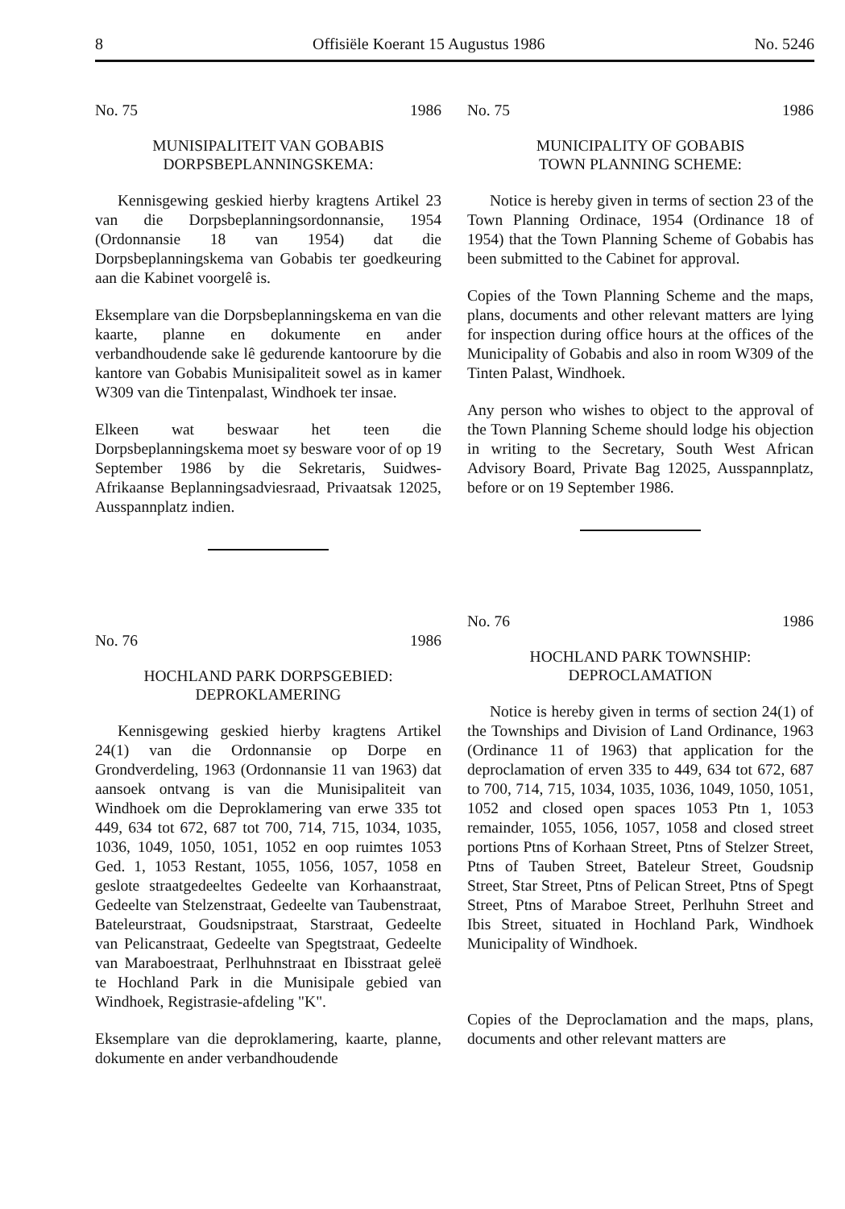8 Offisiële Koerant 15 Augustus 1986 No. 5246
No. 75 1986
MUNISIPALITEIT VAN GOBABIS
DORPSBEPLANNINGSKEMA:
Kennisgewing geskied hierby kragtens Artikel 23 van die Dorpsbeplanningsordonnansie, 1954 (Ordonnansie 18 van 1954) dat die Dorpsbeplanningskema van Gobabis ter goedkeuring aan die Kabinet voorgelê is.
Eksemplare van die Dorpsbeplanningskema en van die kaarte, planne en dokumente en ander verbandhoudende sake lê gedurende kantoorure by die kantore van Gobabis Munisipaliteit sowel as in kamer W309 van die Tintenpalast, Windhoek ter insae.
Elkeen wat beswaar het teen die Dorpsbeplanningskema moet sy besware voor of op 19 September 1986 by die Sekretaris, Suidwes-Afrikaanse Beplanningsadviesraad, Privaatsak 12025, Ausspannplatz indien.
No. 76 1986
HOCHLAND PARK DORPSGEBIED:
DEPROKLAMERING
Kennisgewing geskied hierby kragtens Artikel 24(1) van die Ordonnansie op Dorpe en Grondverdeling, 1963 (Ordonnansie 11 van 1963) dat aansoek ontvang is van die Munisipaliteit van Windhoek om die Deproklamering van erwe 335 tot 449, 634 tot 672, 687 tot 700, 714, 715, 1034, 1035, 1036, 1049, 1050, 1051, 1052 en oop ruimtes 1053 Ged. 1, 1053 Restant, 1055, 1056, 1057, 1058 en geslote straatgedeeltes Gedeelte van Korhaanstraat, Gedeelte van Stelzenstraat, Gedeelte van Taubenstraat, Bateleurstraat, Goudsnipstraat, Starstraat, Gedeelte van Pelicanstraat, Gedeelte van Spegtstraat, Gedeelte van Maraboestraat, Perlhuhnstraat en Ibisstraat geleë te Hochland Park in die Munisipale gebied van Windhoek, Registrasie-afdeling "K".
Eksemplare van die deproklamering, kaarte, planne, dokumente en ander verbandhoudende
No. 75 1986
MUNICIPALITY OF GOBABIS
TOWN PLANNING SCHEME:
Notice is hereby given in terms of section 23 of the Town Planning Ordinace, 1954 (Ordinance 18 of 1954) that the Town Planning Scheme of Gobabis has been submitted to the Cabinet for approval.
Copies of the Town Planning Scheme and the maps, plans, documents and other relevant matters are lying for inspection during office hours at the offices of the Municipality of Gobabis and also in room W309 of the Tinten Palast, Windhoek.
Any person who wishes to object to the approval of the Town Planning Scheme should lodge his objection in writing to the Secretary, South West African Advisory Board, Private Bag 12025, Ausspannplatz, before or on 19 September 1986.
No. 76 1986
HOCHLAND PARK TOWNSHIP:
DEPROCLAMATION
Notice is hereby given in terms of section 24(1) of the Townships and Division of Land Ordinance, 1963 (Ordinance 11 of 1963) that application for the deproclamation of erven 335 to 449, 634 tot 672, 687 to 700, 714, 715, 1034, 1035, 1036, 1049, 1050, 1051, 1052 and closed open spaces 1053 Ptn 1, 1053 remainder, 1055, 1056, 1057, 1058 and closed street portions Ptns of Korhaan Street, Ptns of Stelzer Street, Ptns of Tauben Street, Bateleur Street, Goudsnip Street, Star Street, Ptns of Pelican Street, Ptns of Spegt Street, Ptns of Maraboe Street, Perlhuhn Street and Ibis Street, situated in Hochland Park, Windhoek Municipality of Windhoek.
Copies of the Deproclamation and the maps, plans, documents and other relevant matters are